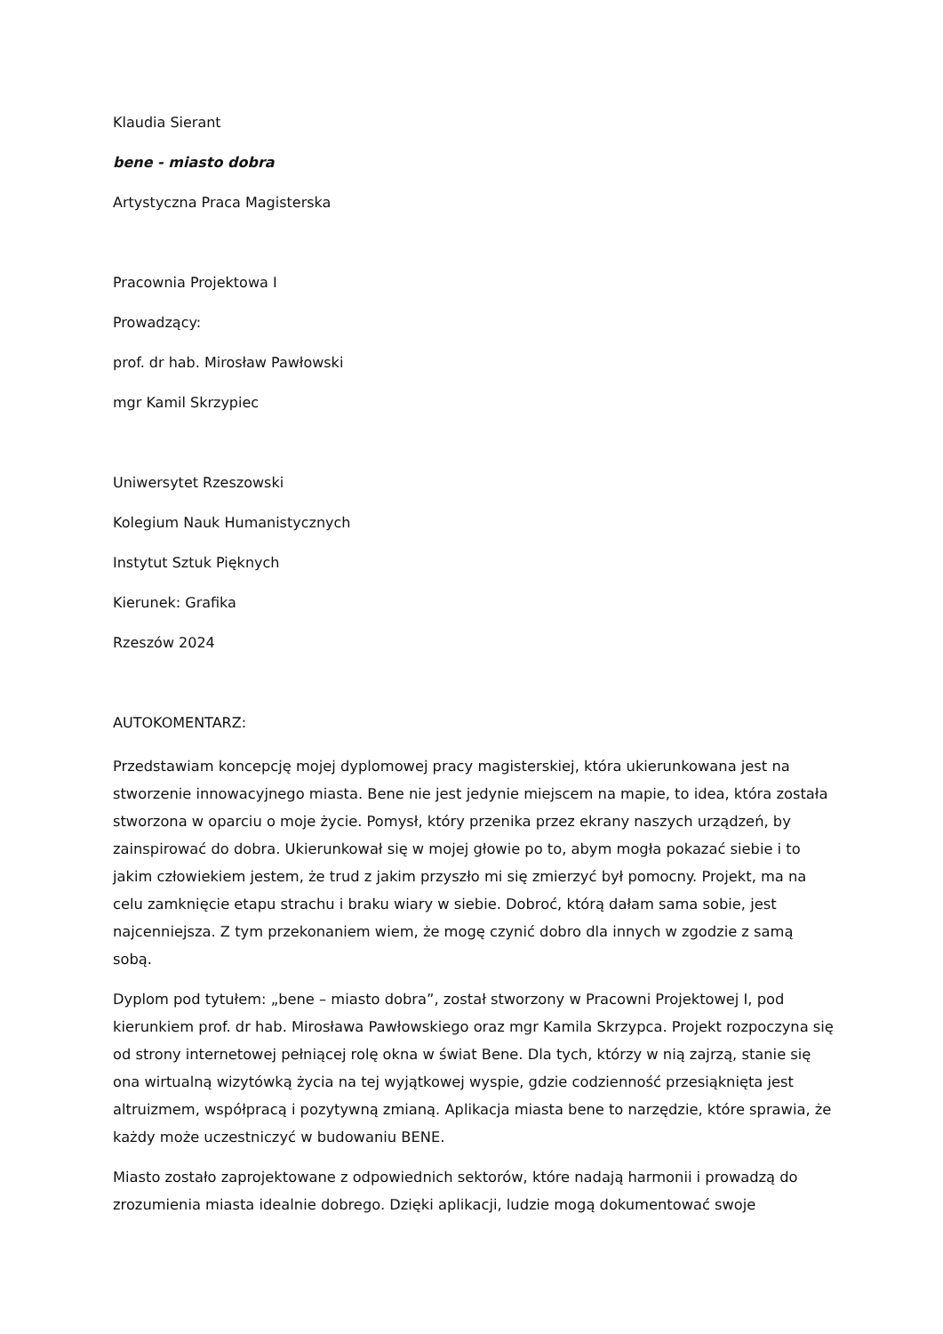Klaudia Sierant
bene - miasto dobra
Artystyczna Praca Magisterska
Pracownia Projektowa I
Prowadzący:
prof. dr hab. Mirosław Pawłowski
mgr Kamil Skrzypiec
Uniwersytet Rzeszowski
Kolegium Nauk Humanistycznych
Instytut Sztuk Pięknych
Kierunek: Grafika
Rzeszów 2024
AUTOKOMENTARZ:
Przedstawiam koncepcję mojej dyplomowej pracy magisterskiej, która ukierunkowana jest na stworzenie innowacyjnego miasta. Bene nie jest jedynie miejscem na mapie, to idea, która została stworzona w oparciu o moje życie. Pomysł, który przenika przez ekrany naszych urządzeń, by zainspirować do dobra. Ukierunkował się w mojej głowie po to, abym mogła pokazać siebie i to jakim człowiekiem jestem, że trud z jakim przyszło mi się zmierzyć był pomocny. Projekt, ma na celu zamknięcie etapu strachu i braku wiary w siebie. Dobroć, którą dałam sama sobie, jest najcenniejsza. Z tym przekonaniem wiem, że mogę czynić dobro dla innych w zgodzie z samą sobą.
Dyplom pod tytułem: „bene – miasto dobra”, został stworzony w Pracowni Projektowej I, pod kierunkiem prof. dr hab. Mirosława Pawłowskiego oraz mgr Kamila Skrzypca. Projekt rozpoczyna się od strony internetowej pełniącej rolę okna w świat Bene. Dla tych, którzy w nią zajrzą, stanie się ona wirtualną wizytówką życia na tej wyjątkowej wyspie, gdzie codzienność przesiąknięta jest altruizmem, współpracą i pozytywną zmianą. Aplikacja miasta bene to narzędzie, które sprawia, że każdy może uczestniczyć w budowaniu BENE.
Miasto zostało zaprojektowane z odpowiednich sektorów, które nadają harmonii i prowadzą do zrozumienia miasta idealnie dobrego. Dzięki aplikacji, ludzie mogą dokumentować swoje